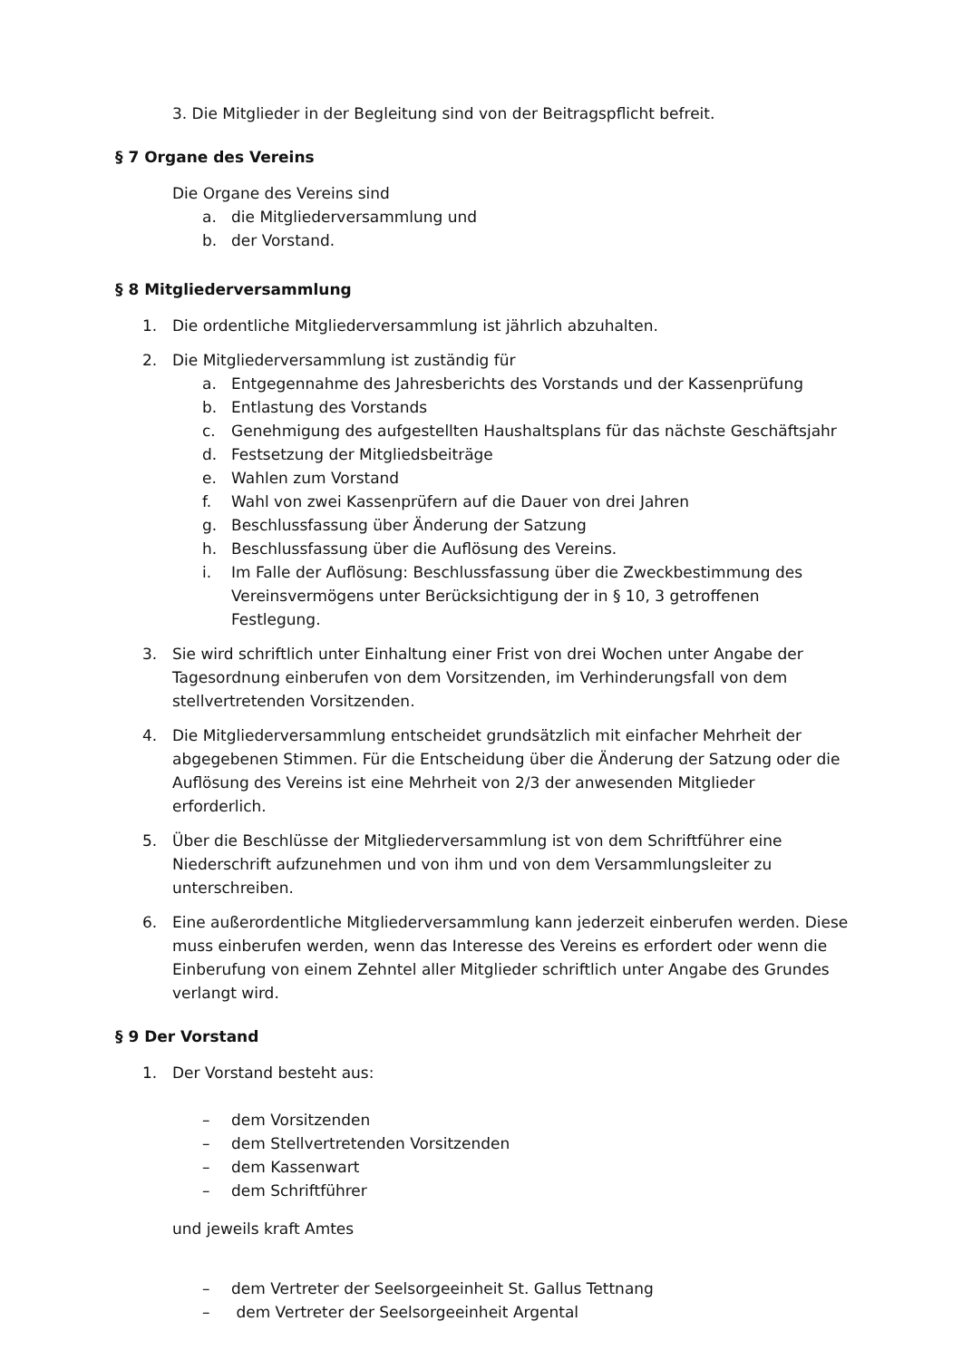3. Die Mitglieder in der Begleitung sind von der Beitragspflicht befreit.
§ 7 Organe des Vereins
Die Organe des Vereins sind
a. die Mitgliederversammlung und
b. der Vorstand.
§ 8 Mitgliederversammlung
1. Die ordentliche Mitgliederversammlung ist jährlich abzuhalten.
2. Die Mitgliederversammlung ist zuständig für
a. Entgegennahme des Jahresberichts des Vorstands und der Kassenprüfung
b. Entlastung des Vorstands
c. Genehmigung des aufgestellten Haushaltsplans für das nächste Geschäftsjahr
d. Festsetzung der Mitgliedsbeiträge
e. Wahlen zum Vorstand
f. Wahl von zwei Kassenprüfern auf die Dauer von drei Jahren
g. Beschlussfassung über Änderung der Satzung
h. Beschlussfassung über die Auflösung des Vereins.
i. Im Falle der Auflösung: Beschlussfassung über die Zweckbestimmung des Vereinsvermögens unter Berücksichtigung der in § 10, 3 getroffenen Festlegung.
3. Sie wird schriftlich unter Einhaltung einer Frist von drei Wochen unter Angabe der Tagesordnung einberufen von dem Vorsitzenden, im Verhinderungsfall von dem stellvertretenden Vorsitzenden.
4. Die Mitgliederversammlung entscheidet grundsätzlich mit einfacher Mehrheit der abgegebenen Stimmen. Für die Entscheidung über die Änderung der Satzung oder die Auflösung des Vereins ist eine Mehrheit von 2/3 der anwesenden Mitglieder erforderlich.
5. Über die Beschlüsse der Mitgliederversammlung ist von dem Schriftführer eine Niederschrift aufzunehmen und von ihm und von dem Versammlungsleiter zu unterschreiben.
6. Eine außerordentliche Mitgliederversammlung kann jederzeit einberufen werden. Diese muss einberufen werden, wenn das Interesse des Vereins es erfordert oder wenn die Einberufung von einem Zehntel aller Mitglieder schriftlich unter Angabe des Grundes verlangt wird.
§ 9 Der Vorstand
1. Der Vorstand besteht aus:
– dem Vorsitzenden
– dem Stellvertretenden Vorsitzenden
– dem Kassenwart
– dem Schriftführer
und jeweils kraft Amtes
– dem Vertreter der Seelsorgeeinheit St. Gallus Tettnang
– dem Vertreter der Seelsorgeeinheit Argental